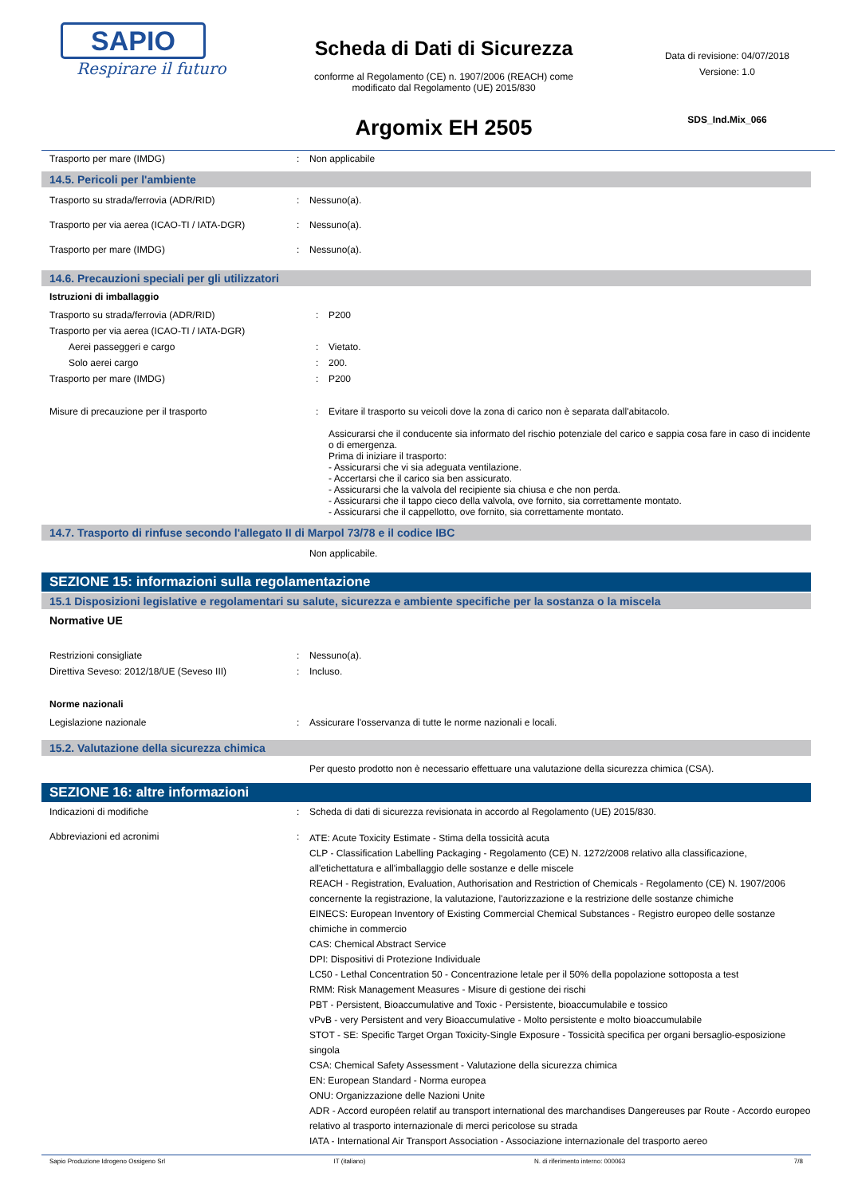SAPIO
Respirare il futuro
Scheda di Dati di Sicurezza
conforme al Regolamento (CE) n. 1907/2006 (REACH) come
modificato dal Regolamento (UE) 2015/830
Argomix EH 2505
Data di revisione: 04/07/2018
Versione: 1.0
SDS_Ind.Mix_066
| Trasporto per mare (IMDG) | : | Non applicabile |
14.5. Pericoli per l'ambiente
| Trasporto su strada/ferrovia (ADR/RID) | : | Nessuno(a). |
| Trasporto per via aerea (ICAO-TI / IATA-DGR) | : | Nessuno(a). |
| Trasporto per mare (IMDG) | : | Nessuno(a). |
14.6. Precauzioni speciali per gli utilizzatori
Istruzioni di imballaggio
| Trasporto su strada/ferrovia (ADR/RID) | : | P200 |
| Trasporto per via aerea (ICAO-TI / IATA-DGR) | | |
| Aerei passeggeri e cargo | : | Vietato. |
| Solo aerei cargo | : | 200. |
| Trasporto per mare (IMDG) | : | P200 |
| Misure di precauzione per il trasporto | : | Evitare il trasporto su veicoli dove la zona di carico non è separata dall'abitacolo. Assicurarsi che il conducente sia informato del rischio potenziale del carico e sappia cosa fare in caso di incidente o di emergenza. Prima di iniziare il trasporto: - Assicurarsi che vi sia adeguata ventilazione. - Accertarsi che il carico sia ben assicurato. - Assicurarsi che la valvola del recipiente sia chiusa e che non perda. - Assicurarsi che il tappo cieco della valvola, ove fornito, sia correttamente montato. - Assicurarsi che il cappellotto, ove fornito, sia correttamente montato. |
14.7. Trasporto di rinfuse secondo l'allegato II di Marpol 73/78 e il codice IBC
| | | Non applicabile. |
SEZIONE 15: informazioni sulla regolamentazione
15.1 Disposizioni legislative e regolamentari su salute, sicurezza e ambiente specifiche per la sostanza o la miscela
Normative UE
| Restrizioni consigliate | : | Nessuno(a). |
| Direttiva Seveso: 2012/18/UE (Seveso III) | : | Incluso. |
Norme nazionali
| Legislazione nazionale | : | Assicurare l'osservanza di tutte le norme nazionali e locali. |
15.2. Valutazione della sicurezza chimica
| | | Per questo prodotto non è necessario effettuare una valutazione della sicurezza chimica (CSA). |
SEZIONE 16: altre informazioni
| Indicazioni di modifiche | : | Scheda di dati di sicurezza revisionata in accordo al Regolamento (UE) 2015/830. |
| Abbreviazioni ed acronimi | : | ATE: Acute Toxicity Estimate - Stima della tossicità acuta CLP - Classification Labelling Packaging - Regolamento (CE) N. 1272/2008 relativo alla classificazione, all'etichettatura e all'imballaggio delle sostanze e delle miscele REACH - Registration, Evaluation, Authorisation and Restriction of Chemicals - Regolamento (CE) N. 1907/2006 concernente la registrazione, la valutazione, l'autorizzazione e la restrizione delle sostanze chimiche EINECS: European Inventory of Existing Commercial Chemical Substances - Registro europeo delle sostanze chimiche in commercio CAS: Chemical Abstract Service DPI: Dispositivi di Protezione Individuale LC50 - Lethal Concentration 50 - Concentrazione letale per il 50% della popolazione sottoposta a test RMM: Risk Management Measures - Misure di gestione dei rischi PBT - Persistent, Bioaccumulative and Toxic - Persistente, bioaccumulabile e tossico vPvB - very Persistent and very Bioaccumulative - Molto persistente e molto bioaccumulabile STOT - SE: Specific Target Organ Toxicity-Single Exposure - Tossicità specifica per organi bersaglio-esposizione singola CSA: Chemical Safety Assessment - Valutazione della sicurezza chimica EN: European Standard - Norma europea ONU: Organizzazione delle Nazioni Unite ADR - Accord européen relatif au transport international des marchandises Dangereuses par Route - Accordo europeo relativo al trasporto internazionale di merci pericolose su strada IATA - International Air Transport Association - Associazione internazionale del trasporto aereo |
Sapio Produzione Idrogeno Ossigeno Srl IT (italiano) N. di riferimento interno: 000063 7/8